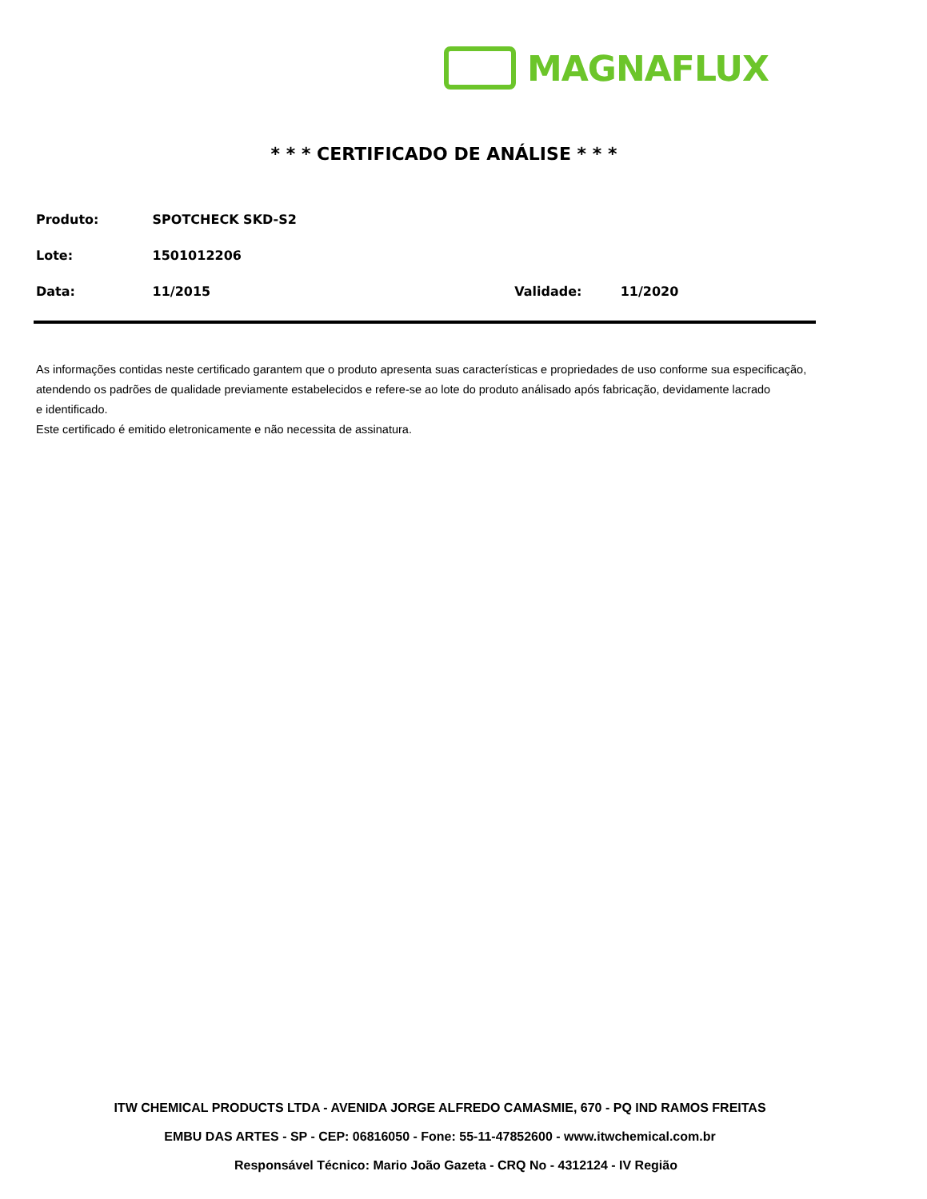MAGNAFLUX
* * * CERTIFICADO DE ANÁLISE * * *
Produto: SPOTCHECK SKD-S2
Lote: 1501012206
Data: 11/2015 Validade: 11/2020
As informações contidas neste certificado garantem que o produto apresenta suas características e propriedades de uso conforme sua especificação,
atendendo os padrões de qualidade previamente estabelecidos e refere-se ao lote do produto análisado após fabricação, devidamente lacrado
e identificado.
Este certificado é emitido eletronicamente e não necessita de assinatura.
ITW CHEMICAL PRODUCTS LTDA - AVENIDA JORGE ALFREDO CAMASMIE, 670 - PQ IND RAMOS FREITAS
EMBU DAS ARTES - SP - CEP: 06816050 - Fone: 55-11-47852600 - www.itwchemical.com.br
Responsável Técnico: Mario João Gazeta - CRQ No - 4312124 - IV Região